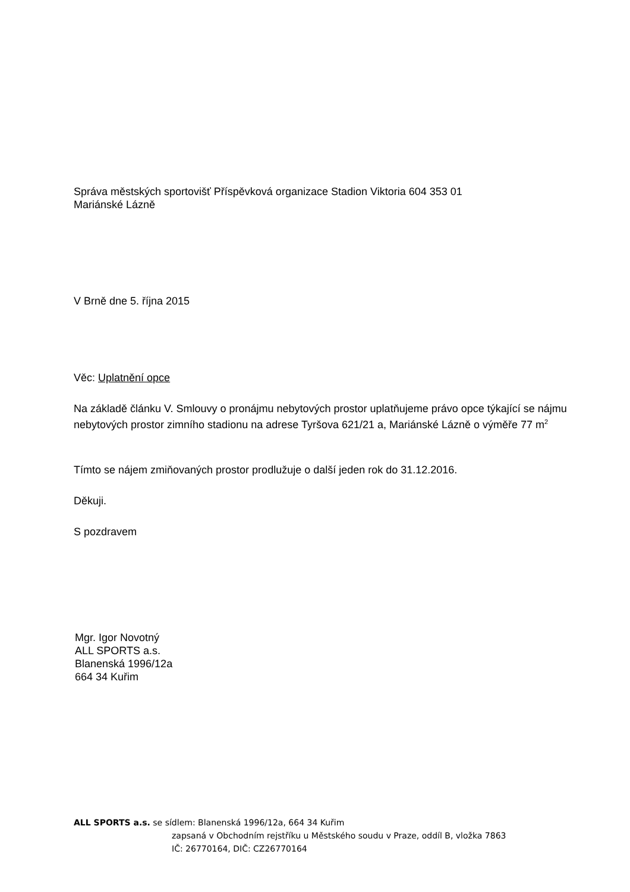Správa městských sportovišť Příspěvková organizace Stadion Viktoria 604 353 01
Mariánské Lázně
V Brně dne 5. října 2015
Věc: Uplatnění opce
Na základě článku V. Smlouvy o pronájmu nebytových prostor uplatňujeme právo opce týkající se nájmu nebytových prostor zimního stadionu na adrese Tyršova 621/21 a, Mariánské Lázně o výměře 77 m<sup>2</sup>
Tímto se nájem zmiňovaných prostor prodlužuje o další jeden rok do 31.12.2016.
Děkuji.
S pozdravem
Mgr. Igor Novotný
ALL SPORTS a.s.
Blanenská 1996/12a
664 34 Kuřim
ALL SPORTS a.s. se sídlem: Blanenská 1996/12a, 664 34 Kuřim
zapsaná v Obchodním rejstříku u Městského soudu v Praze, oddíl B, vložka 7863
IČ: 26770164, DIČ: CZ26770164